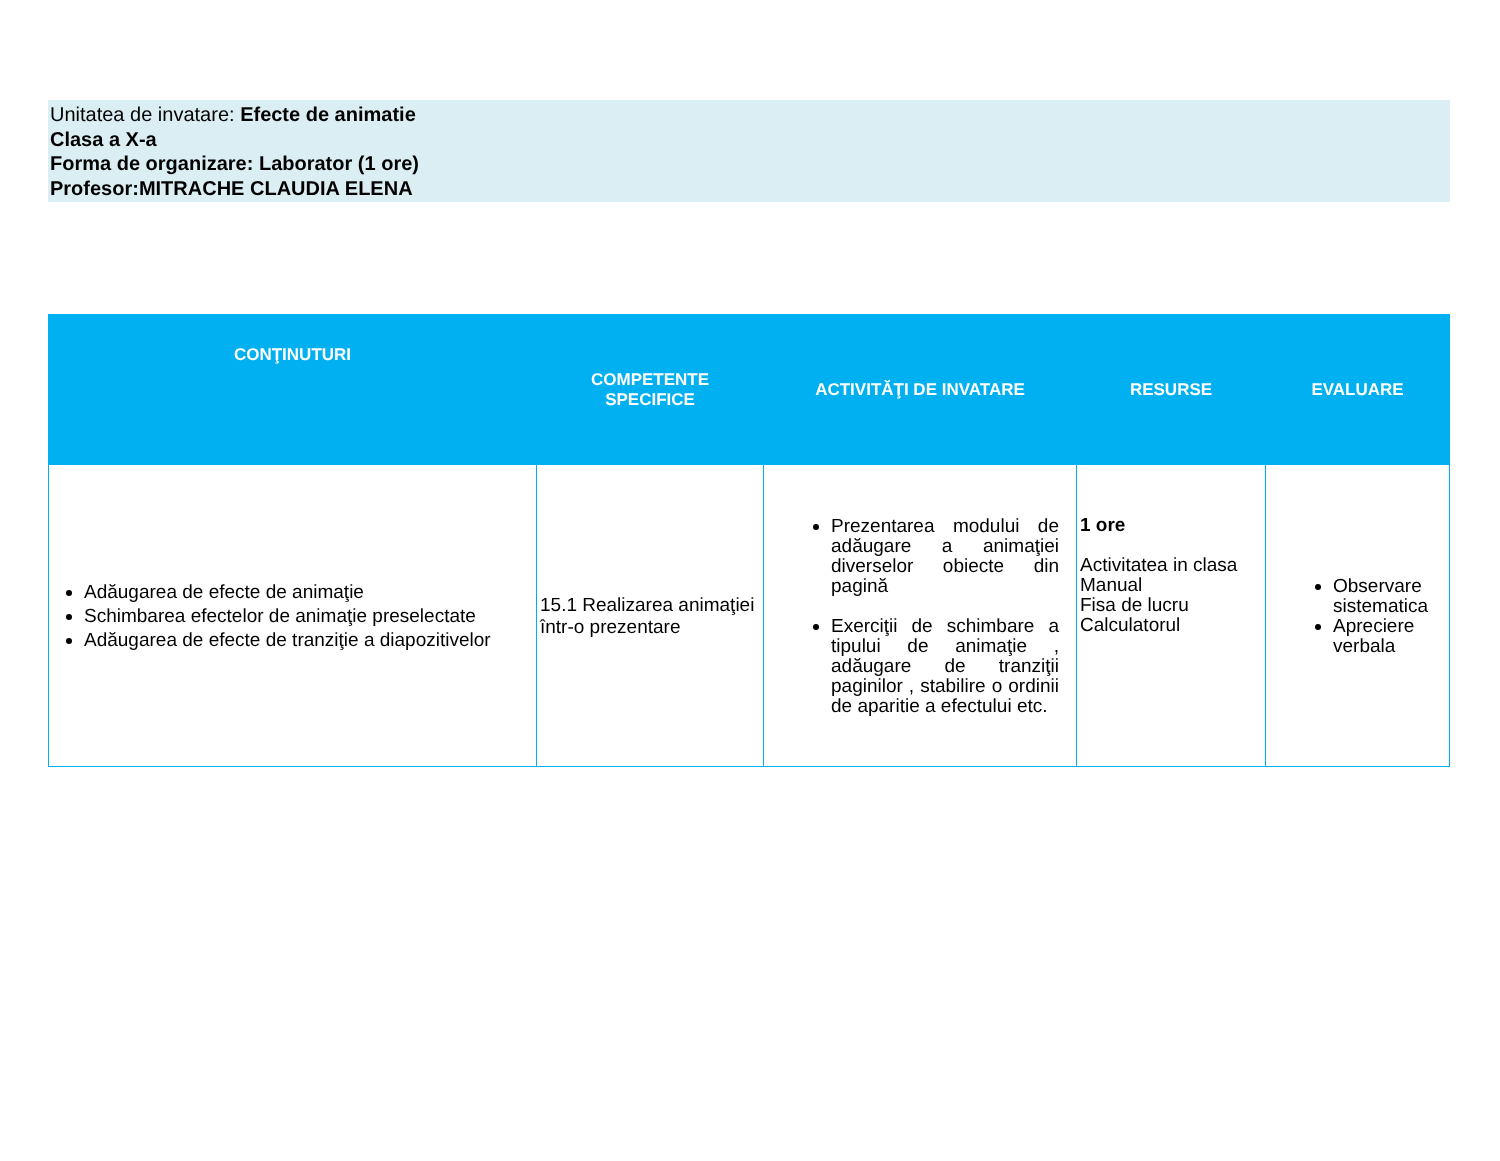Unitatea de invatare: Efecte de animatie
Clasa a X-a
Forma de organizare: Laborator (1 ore)
Profesor:MITRACHE CLAUDIA ELENA
| CONŢINUTURI | COMPETENTE SPECIFICE | ACTIVITĂŢI DE INVATARE | RESURSE | EVALUARE |
| --- | --- | --- | --- | --- |
| Adăugarea de efecte de animaţie Schimbarea efectelor de animaţie preselectate Adăugarea de efecte de tranziţie a diapozitivelor | 15.1 Realizarea animaţiei într-o prezentare | Prezentarea modului de adăugare a animaţiei diverselor obiecte din pagină Exerciţii de schimbare a tipului de animaţie , adăugare de tranziţii paginilor , stabilire o ordinii de aparitie a efectului etc. | 1 ore Activitatea in clasa Manual Fisa de lucru Calculatorul | Observare sistematica Apreciere verbala |